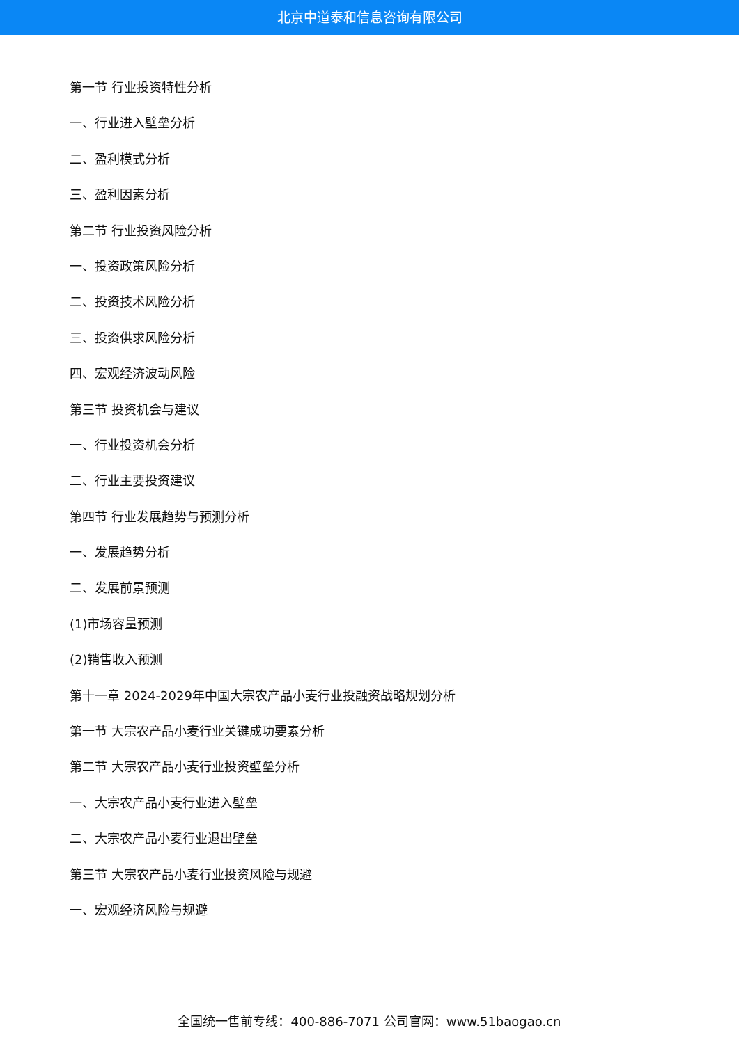北京中道泰和信息咨询有限公司
第一节 行业投资特性分析
一、行业进入壁垒分析
二、盈利模式分析
三、盈利因素分析
第二节 行业投资风险分析
一、投资政策风险分析
二、投资技术风险分析
三、投资供求风险分析
四、宏观经济波动风险
第三节 投资机会与建议
一、行业投资机会分析
二、行业主要投资建议
第四节 行业发展趋势与预测分析
一、发展趋势分析
二、发展前景预测
(1)市场容量预测
(2)销售收入预测
第十一章 2024-2029年中国大宗农产品小麦行业投融资战略规划分析
第一节 大宗农产品小麦行业关键成功要素分析
第二节 大宗农产品小麦行业投资壁垒分析
一、大宗农产品小麦行业进入壁垒
二、大宗农产品小麦行业退出壁垒
第三节 大宗农产品小麦行业投资风险与规避
一、宏观经济风险与规避
全国统一售前专线：400-886-7071 公司官网：www.51baogao.cn